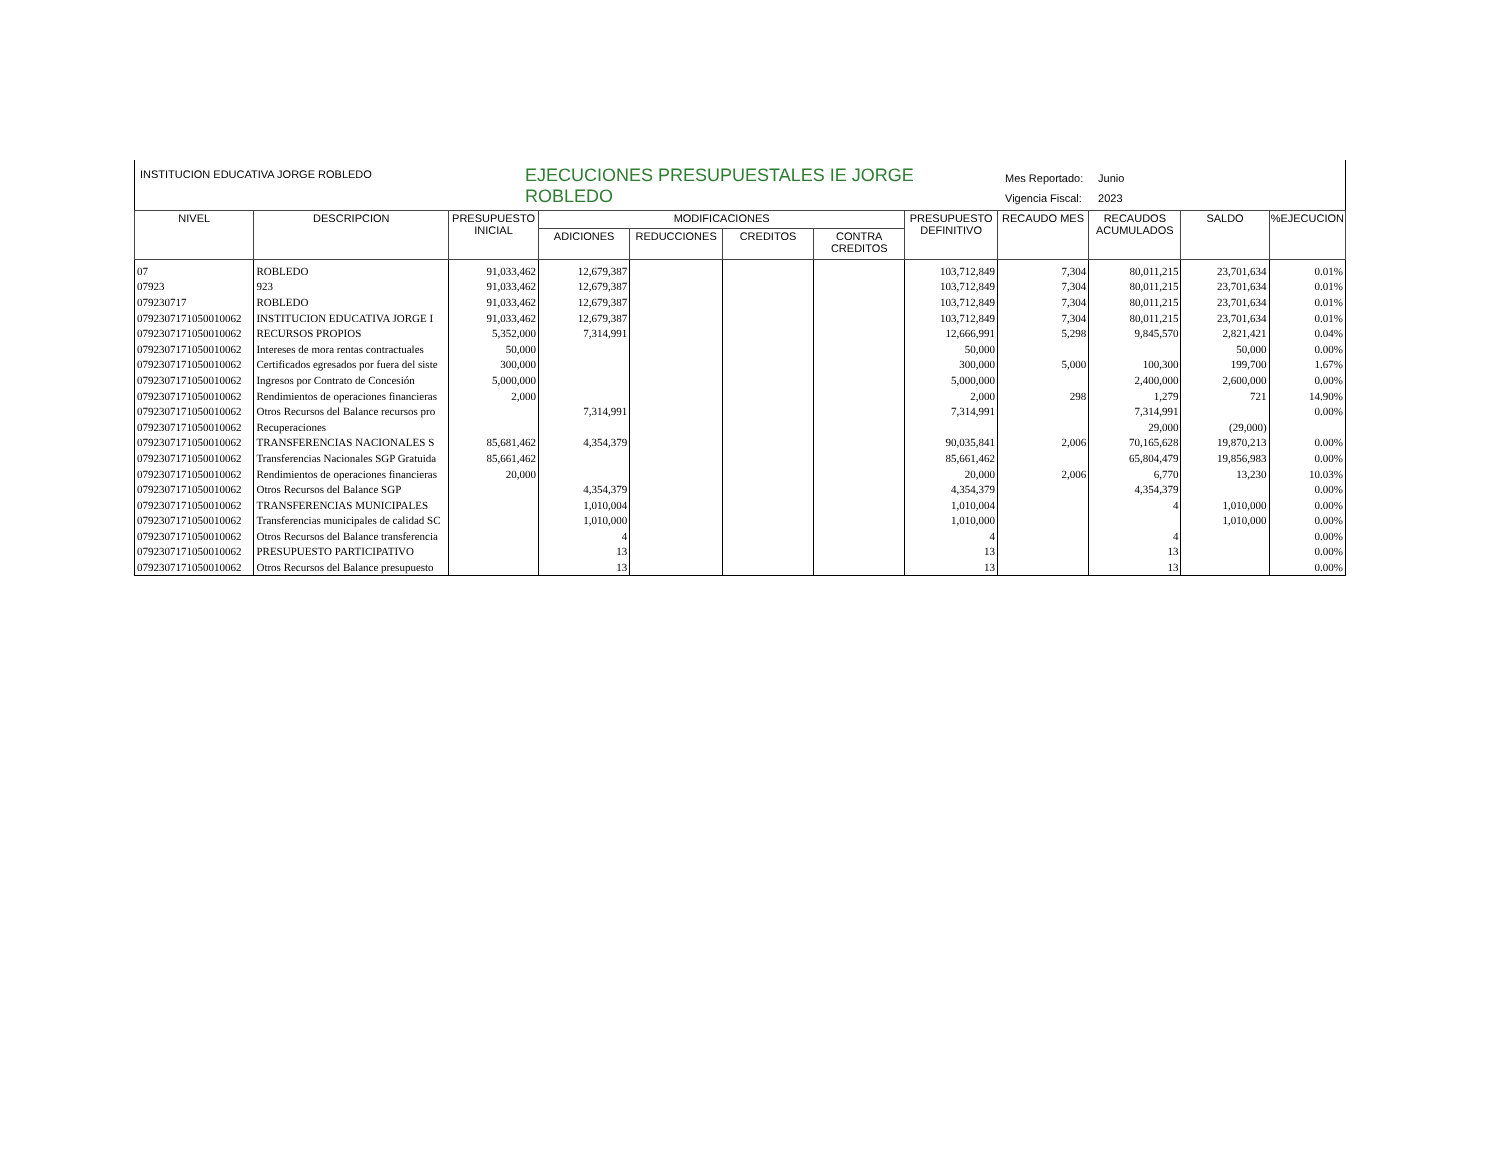INSTITUCION EDUCATIVA JORGE ROBLEDO
EJECUCIONES PRESUPUESTALES IE JORGE ROBLEDO
Mes Reportado: Junio
Vigencia Fiscal: 2023
| NIVEL | DESCRIPCION | PRESUPUESTO INICIAL | MODIFICACIONES | | | | PRESUPUESTO DEFINITIVO | RECAUDO MES | RECAUDOS ACUMULADOS | SALDO | %EJECUCION |
| --- | --- | --- | --- | --- | --- | --- | --- | --- | --- | --- | --- |
| | | | ADICIONES | REDUCCIONES | CREDITOS | CONTRA CREDITOS | | | | | |
| 07 | ROBLEDO | 91,033,462 | 12,679,387 | | | | 103,712,849 | 7,304 | 80,011,215 | 23,701,634 | 0.01% |
| 07923 | 923 | 91,033,462 | 12,679,387 | | | | 103,712,849 | 7,304 | 80,011,215 | 23,701,634 | 0.01% |
| 079230717 | ROBLEDO | 91,033,462 | 12,679,387 | | | | 103,712,849 | 7,304 | 80,011,215 | 23,701,634 | 0.01% |
| 0792307171050010062 | INSTITUCION EDUCATIVA JORGE I | 91,033,462 | 12,679,387 | | | | 103,712,849 | 7,304 | 80,011,215 | 23,701,634 | 0.01% |
| 0792307171050010062 | RECURSOS PROPIOS | 5,352,000 | 7,314,991 | | | | 12,666,991 | 5,298 | 9,845,570 | 2,821,421 | 0.04% |
| 0792307171050010062 | Intereses de mora rentas contractuales | 50,000 | | | | | 50,000 | | | 50,000 | 0.00% |
| 0792307171050010062 | Certificados egresados por fuera del siste | 300,000 | | | | | 300,000 | 5,000 | 100,300 | 199,700 | 1.67% |
| 0792307171050010062 | Ingresos por Contrato de Concesión | 5,000,000 | | | | | 5,000,000 | | 2,400,000 | 2,600,000 | 0.00% |
| 0792307171050010062 | Rendimientos de operaciones financieras | 2,000 | | | | | 2,000 | 298 | 1,279 | 721 | 14.90% |
| 0792307171050010062 | Otros Recursos del Balance recursos pro | | 7,314,991 | | | | 7,314,991 | | 7,314,991 | | 0.00% |
| 0792307171050010062 | Recuperaciones | | | | | | | | 29,000 | (29,000) | |
| 0792307171050010062 | TRANSFERENCIAS NACIONALES S | 85,681,462 | 4,354,379 | | | | 90,035,841 | 2,006 | 70,165,628 | 19,870,213 | 0.00% |
| 0792307171050010062 | Transferencias Nacionales SGP Gratuida | 85,661,462 | | | | | 85,661,462 | | 65,804,479 | 19,856,983 | 0.00% |
| 0792307171050010062 | Rendimientos de operaciones financieras | 20,000 | | | | | 20,000 | 2,006 | 6,770 | 13,230 | 10.03% |
| 0792307171050010062 | Otros Recursos del Balance SGP | | 4,354,379 | | | | 4,354,379 | | 4,354,379 | | 0.00% |
| 0792307171050010062 | TRANSFERENCIAS MUNICIPALES | | 1,010,004 | | | | 1,010,004 | | 4 | 1,010,000 | 0.00% |
| 0792307171050010062 | Transferencias municipales de calidad SC | | 1,010,000 | | | | 1,010,000 | | | 1,010,000 | 0.00% |
| 0792307171050010062 | Otros Recursos del Balance transferencia | | 4 | | | | 4 | | 4 | | 0.00% |
| 0792307171050010062 | PRESUPUESTO PARTICIPATIVO | | 13 | | | | 13 | | 13 | | 0.00% |
| 0792307171050010062 | Otros Recursos del Balance presupuesto | | 13 | | | | 13 | | 13 | | 0.00% |